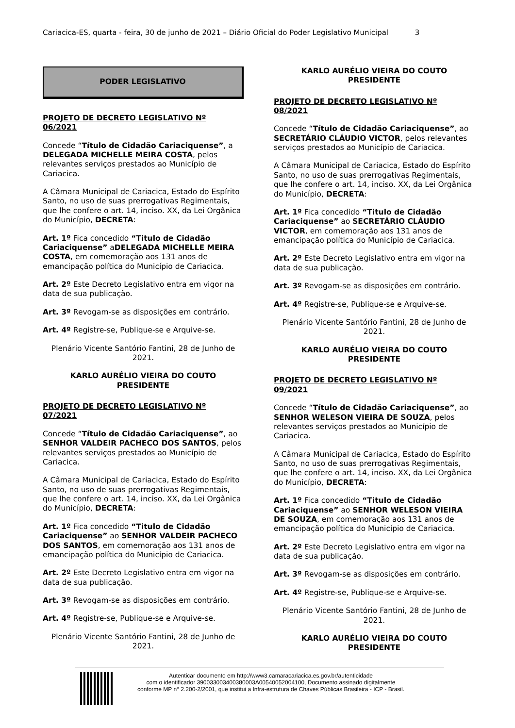Cariacica-ES, quarta - feira, 30 de junho de 2021 – Diário Oficial do Poder Legislativo Municipal 3
PODER LEGISLATIVO
PROJETO DE DECRETO LEGISLATIVO Nº 06/2021
Concede “Título de Cidadão Cariaciquense”, a DELEGADA MICHELLE MEIRA COSTA, pelos relevantes serviços prestados ao Município de Cariacica.
A Câmara Municipal de Cariacica, Estado do Espírito Santo, no uso de suas prerrogativas Regimentais, que lhe confere o art. 14, inciso. XX, da Lei Orgânica do Município, DECRETA:
Art. 1º Fica concedido “Titulo de Cidadão Cariaciquense” aDELEGADA MICHELLE MEIRA COSTA, em comemoração aos 131 anos de emancipação política do Município de Cariacica.
Art. 2º Este Decreto Legislativo entra em vigor na data de sua publicação.
Art. 3º Revogam-se as disposições em contrário.
Art. 4º Registre-se, Publique-se e Arquive-se.
Plenário Vicente Santório Fantini, 28 de Junho de 2021.
KARLO AURÉLIO VIEIRA DO COUTO
PRESIDENTE
PROJETO DE DECRETO LEGISLATIVO Nº 07/2021
Concede “Título de Cidadão Cariaciquense”, ao SENHOR VALDEIR PACHECO DOS SANTOS, pelos relevantes serviços prestados ao Município de Cariacica.
A Câmara Municipal de Cariacica, Estado do Espírito Santo, no uso de suas prerrogativas Regimentais, que lhe confere o art. 14, inciso. XX, da Lei Orgânica do Município, DECRETA:
Art. 1º Fica concedido “Titulo de Cidadão Cariaciquense” ao SENHOR VALDEIR PACHECO DOS SANTOS, em comemoração aos 131 anos de emancipação política do Município de Cariacica.
Art. 2º Este Decreto Legislativo entra em vigor na data de sua publicação.
Art. 3º Revogam-se as disposições em contrário.
Art. 4º Registre-se, Publique-se e Arquive-se.
Plenário Vicente Santório Fantini, 28 de Junho de 2021.
KARLO AURÉLIO VIEIRA DO COUTO
PRESIDENTE
PROJETO DE DECRETO LEGISLATIVO Nº 08/2021
Concede “Título de Cidadão Cariaciquense”, ao SECRETÁRIO CLÁUDIO VICTOR, pelos relevantes serviços prestados ao Município de Cariacica.
A Câmara Municipal de Cariacica, Estado do Espírito Santo, no uso de suas prerrogativas Regimentais, que lhe confere o art. 14, inciso. XX, da Lei Orgânica do Município, DECRETA:
Art. 1º Fica concedido “Titulo de Cidadão Cariaciquense” ao SECRETÁRIO CLÁUDIO VICTOR, em comemoração aos 131 anos de emancipação política do Município de Cariacica.
Art. 2º Este Decreto Legislativo entra em vigor na data de sua publicação.
Art. 3º Revogam-se as disposições em contrário.
Art. 4º Registre-se, Publique-se e Arquive-se.
Plenário Vicente Santório Fantini, 28 de Junho de 2021.
KARLO AURÉLIO VIEIRA DO COUTO
PRESIDENTE
PROJETO DE DECRETO LEGISLATIVO Nº 09/2021
Concede “Título de Cidadão Cariaciquense”, ao SENHOR WELESON VIEIRA DE SOUZA, pelos relevantes serviços prestados ao Município de Cariacica.
A Câmara Municipal de Cariacica, Estado do Espírito Santo, no uso de suas prerrogativas Regimentais, que lhe confere o art. 14, inciso. XX, da Lei Orgânica do Município, DECRETA:
Art. 1º Fica concedido “Titulo de Cidadão Cariaciquense” ao SENHOR WELESON VIEIRA DE SOUZA, em comemoração aos 131 anos de emancipação política do Município de Cariacica.
Art. 2º Este Decreto Legislativo entra em vigor na data de sua publicação.
Art. 3º Revogam-se as disposições em contrário.
Art. 4º Registre-se, Publique-se e Arquive-se.
Plenário Vicente Santório Fantini, 28 de Junho de 2021.
KARLO AURÉLIO VIEIRA DO COUTO
PRESIDENTE
Autenticar documento em http://www3.camaracariacica.es.gov.br/autenticidade
com o identificador 390033003400380003A00540052004100, Documento assinado digitalmente
conforme MP n° 2.200-2/2001, que institui a Infra-estrutura de Chaves Públicas Brasileira - ICP - Brasil.